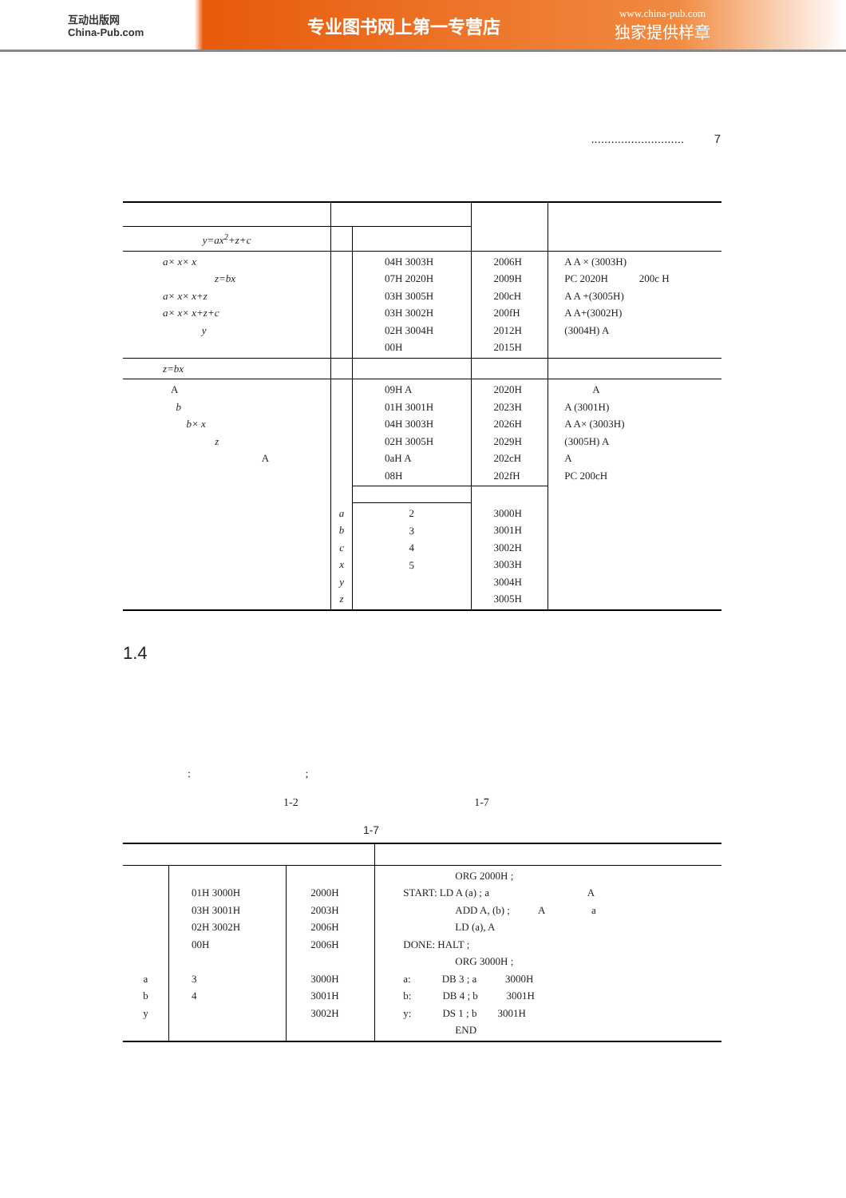互动出版网
China-Pub.com
专业图书网上第一专营店
www.china-pub.com
独家提供样章
............................ 7
| y=ax<sup>2</sup>+z+c | | | | |
| a× x× x z=bx a× x× x+z a× x× x+z+c y | | 04H 3003H 07H 2020H 03H 3005H 03H 3002H 02H 3004H 00H | 2006H 2009H 200cH 200fH 2012H 2015H | A A × (3003H) PC 2020H 200c H A A +(3005H) A A+(3002H) (3004H) A |
| z=bx | | | | |
| A b b× x z A | | 09H A 01H 3001H 04H 3003H 02H 3005H 0aH A 08H | 2020H 2023H 2026H 2029H 202cH 202fH | A A (3001H) A A× (3003H) (3005H) A A PC 200cH |
| | a b c x y z | 2 3 4 5 | 3000H 3001H 3002H 3003H 3004H 3005H | |
1.4
: ;
1-2 1-7
1-7
| a b y | 01H 3000H 03H 3001H 02H 3002H 00H 3 4 | 2000H 2003H 2006H 2006H 3000H 3001H 3002H | ORG 2000H ; START: LD A (a) ; a A ADD A, (b) ; A a LD (a), A DONE: HALT ; ORG 3000H ; a: DB 3 ; a 3000H b: DB 4 ; b 3001H y: DS 1 ; b 3001H END |